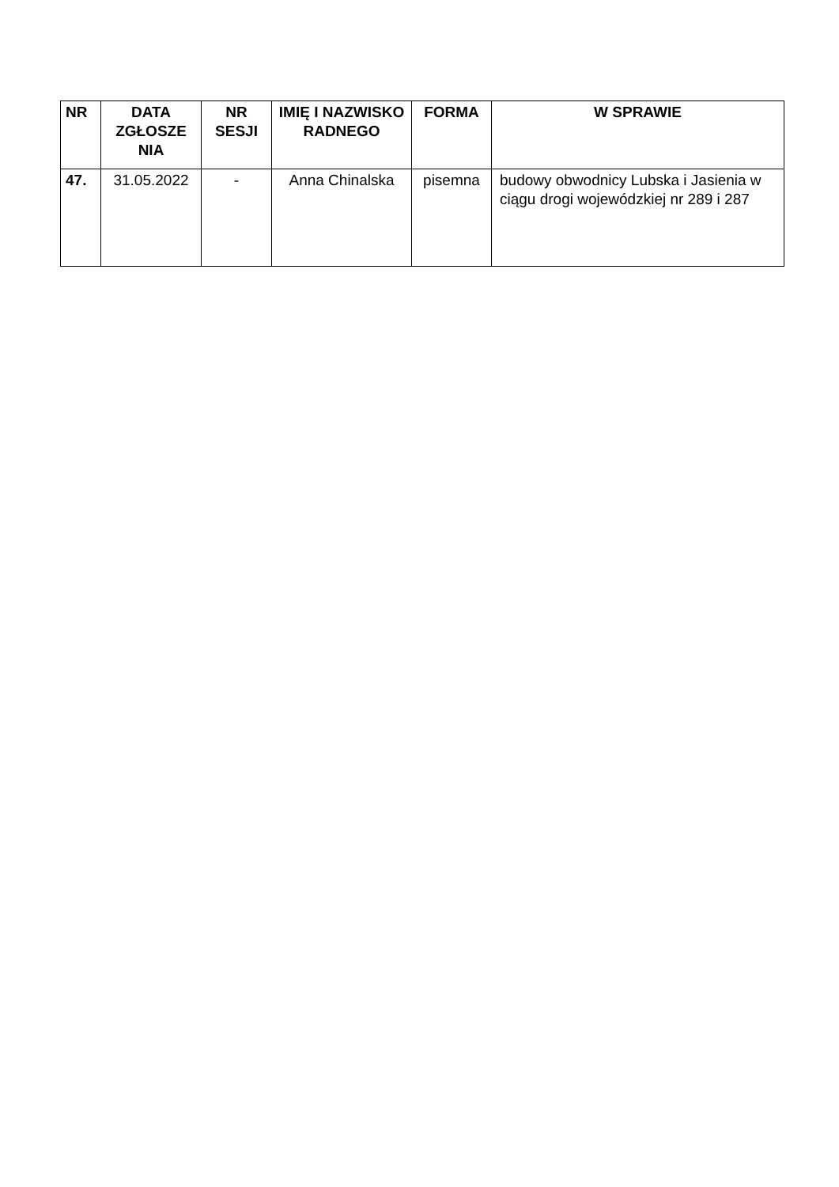| NR | DATA ZGŁOSZE NIA | NR SESJI | IMIĘ I NAZWISKO RADNEGO | FORMA | W SPRAWIE |
| --- | --- | --- | --- | --- | --- |
| 47. | 31.05.2022 | - | Anna Chinalska | pisemna | budowy obwodnicy Lubska i Jasienia w ciągu drogi wojewódzkiej nr 289 i 287 |